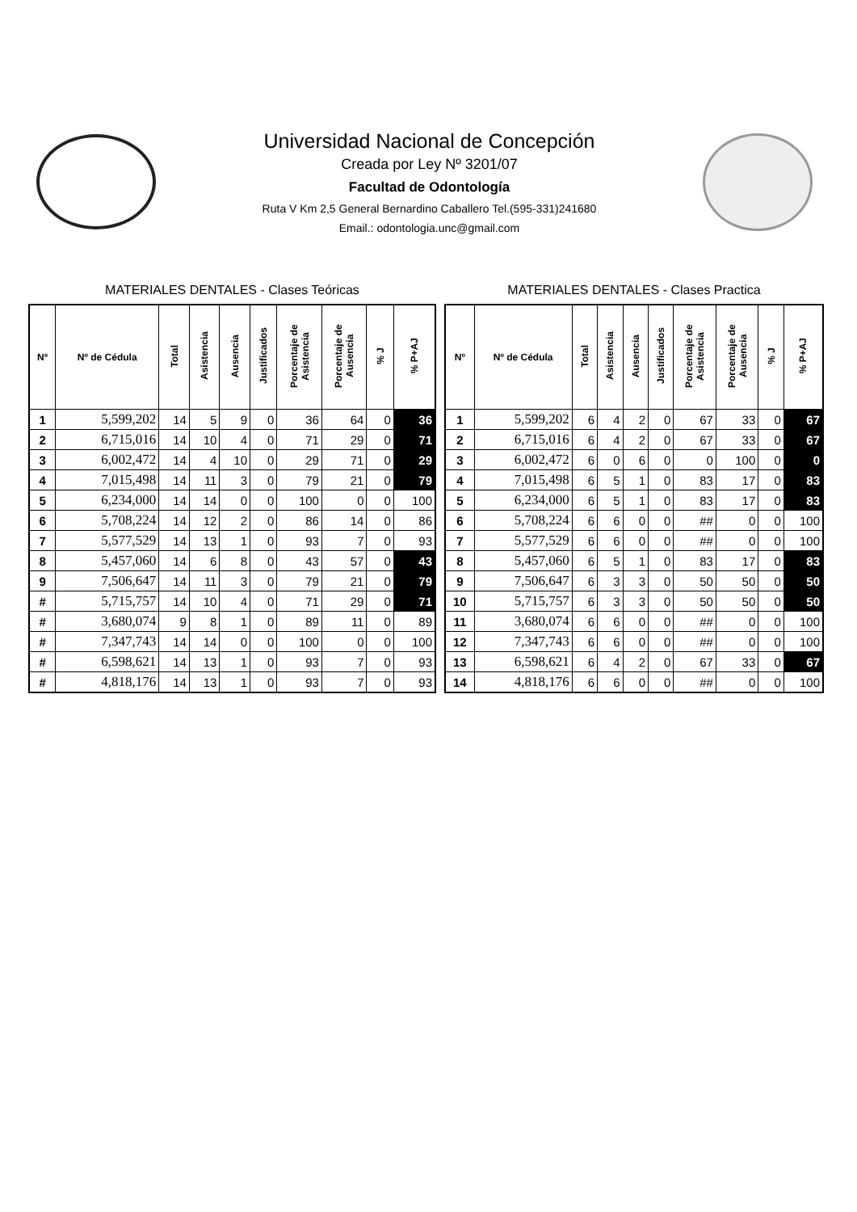Universidad Nacional de Concepción
Creada por Ley Nº 3201/07
Facultad de Odontología
Ruta V Km 2,5 General Bernardino Caballero Tel.(595-331)241680
Email.: odontologia.unc@gmail.com
MATERIALES DENTALES - Clases Teóricas
| Nº | Nº de Cédula | Total | Asistencia | Ausencia | Justificados | Porcentaje de Asistencia | Porcentaje de Ausencia | % J | % P+AJ |
| --- | --- | --- | --- | --- | --- | --- | --- | --- | --- |
| 1 | 5,599,202 | 14 | 5 | 9 | 0 | 36 | 64 | 0 | 36 |
| 2 | 6,715,016 | 14 | 10 | 4 | 0 | 71 | 29 | 0 | 71 |
| 3 | 6,002,472 | 14 | 4 | 10 | 0 | 29 | 71 | 0 | 29 |
| 4 | 7,015,498 | 14 | 11 | 3 | 0 | 79 | 21 | 0 | 79 |
| 5 | 6,234,000 | 14 | 14 | 0 | 0 | 100 | 0 | 0 | 100 |
| 6 | 5,708,224 | 14 | 12 | 2 | 0 | 86 | 14 | 0 | 86 |
| 7 | 5,577,529 | 14 | 13 | 1 | 0 | 93 | 7 | 0 | 93 |
| 8 | 5,457,060 | 14 | 6 | 8 | 0 | 43 | 57 | 0 | 43 |
| 9 | 7,506,647 | 14 | 11 | 3 | 0 | 79 | 21 | 0 | 79 |
| # | 5,715,757 | 14 | 10 | 4 | 0 | 71 | 29 | 0 | 71 |
| # | 3,680,074 | 9 | 8 | 1 | 0 | 89 | 11 | 0 | 89 |
| # | 7,347,743 | 14 | 14 | 0 | 0 | 100 | 0 | 0 | 100 |
| # | 6,598,621 | 14 | 13 | 1 | 0 | 93 | 7 | 0 | 93 |
| # | 4,818,176 | 14 | 13 | 1 | 0 | 93 | 7 | 0 | 93 |
MATERIALES DENTALES - Clases Practica
| Nº | Nº de Cédula | Total | Asistencia | Ausencia | Justificados | Porcentaje de Asistencia | Porcentaje de Ausencia | % J | % P+AJ |
| --- | --- | --- | --- | --- | --- | --- | --- | --- | --- |
| 1 | 5,599,202 | 6 | 4 | 2 | 0 | 67 | 33 | 0 | 67 |
| 2 | 6,715,016 | 6 | 4 | 2 | 0 | 67 | 33 | 0 | 67 |
| 3 | 6,002,472 | 6 | 0 | 6 | 0 | 0 | 100 | 0 | 0 |
| 4 | 7,015,498 | 6 | 5 | 1 | 0 | 83 | 17 | 0 | 83 |
| 5 | 6,234,000 | 6 | 5 | 1 | 0 | 83 | 17 | 0 | 83 |
| 6 | 5,708,224 | 6 | 6 | 0 | 0 | ## | 0 | 0 | 100 |
| 7 | 5,577,529 | 6 | 6 | 0 | 0 | ## | 0 | 0 | 100 |
| 8 | 5,457,060 | 6 | 5 | 1 | 0 | 83 | 17 | 0 | 83 |
| 9 | 7,506,647 | 6 | 3 | 3 | 0 | 50 | 50 | 0 | 50 |
| 10 | 5,715,757 | 6 | 3 | 3 | 0 | 50 | 50 | 0 | 50 |
| 11 | 3,680,074 | 6 | 6 | 0 | 0 | ## | 0 | 0 | 100 |
| 12 | 7,347,743 | 6 | 6 | 0 | 0 | ## | 0 | 0 | 100 |
| 13 | 6,598,621 | 6 | 4 | 2 | 0 | 67 | 33 | 0 | 67 |
| 14 | 4,818,176 | 6 | 6 | 0 | 0 | ## | 0 | 0 | 100 |